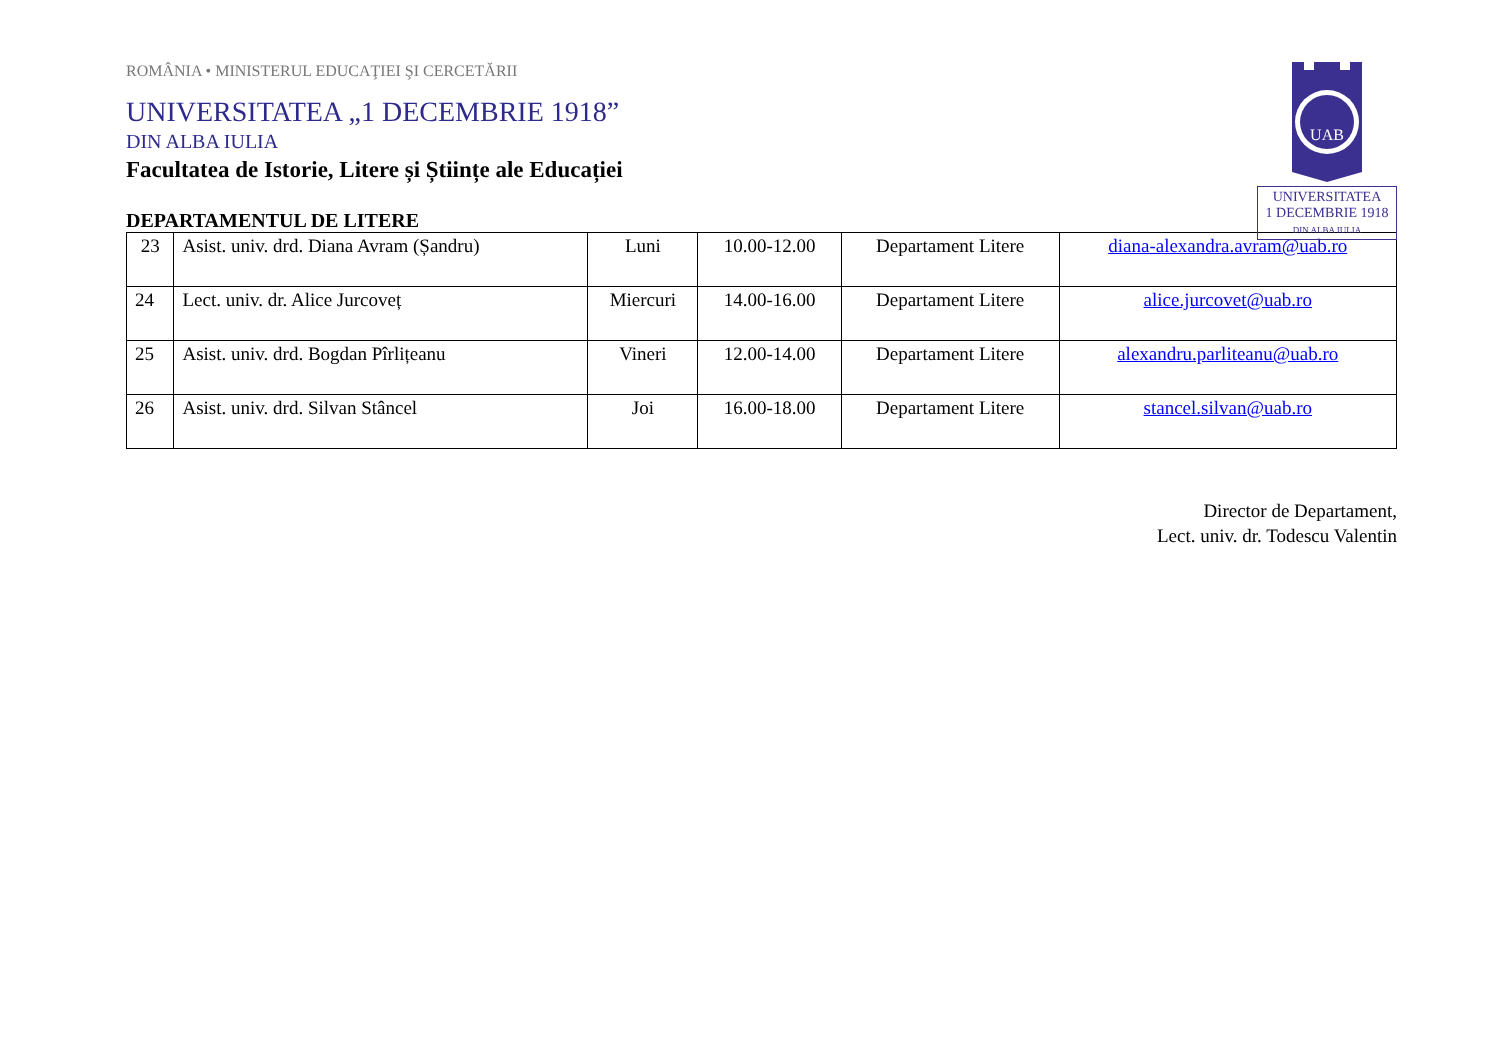UAB
UNIVERSITATEA
1 DECEMBRIE 1918
DIN ALBA IULIA
ROMÂNIA • MINISTERUL EDUCAŢIEI ŞI CERCETĂRII
UNIVERSITATEA „1 DECEMBRIE 1918”
DIN ALBA IULIA
Facultatea de Istorie, Litere și Științe ale Educației
DEPARTAMENTUL DE LITERE
| 23 | Asist. univ. drd. Diana Avram (Șandru) | Luni | 10.00-12.00 | Departament Litere | diana-alexandra.avram@uab.ro |
| 24 | Lect. univ. dr. Alice Jurcoveț | Miercuri | 14.00-16.00 | Departament Litere | alice.jurcovet@uab.ro |
| 25 | Asist. univ. drd. Bogdan Pîrlițeanu | Vineri | 12.00-14.00 | Departament Litere | alexandru.parliteanu@uab.ro |
| 26 | Asist. univ. drd. Silvan Stâncel | Joi | 16.00-18.00 | Departament Litere | stancel.silvan@uab.ro |
Director de Departament,
Lect. univ. dr. Todescu Valentin